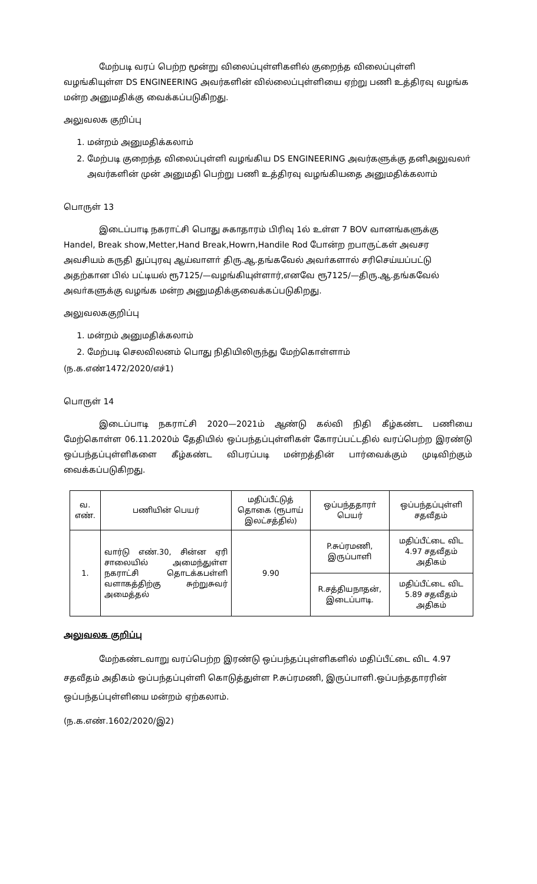மேற்படி வரப் பெற்ற மூன்று விலைப்புள்ளிகளில் குறைந்த விலைப்புள்ளி வழங்கியுள்ள DS ENGINEERING அவர்களின் வில்லைப்புள்ளியை ஏற்று பணி உத்திரவு வழங்க மன்ற அனுமதிக்கு வைக்கப்படுகிறது.
அலுவலக குறிப்பு
1. மன்றம் அனுமதிக்கலாம்
2. மேற்படி குறைந்த விலைப்புள்ளி வழங்கிய DS ENGINEERING அவர்களுக்கு தனிஅலுவலா் அவர்களின் முன் அனுமதி பெற்று பணி உத்திரவு வழங்கியதை அனுமதிக்கலாம்
பொருள் 13
இடைப்பாடி நகராட்சி பொது சுகாதாரம் பிரிவு 1ல் உள்ள 7 BOV வானங்களுக்கு Handel, Break show,Metter,Hand Break,Howrn,Handile Rod போன்ற றபாருட்கள் அவசர அவசியம் கருதி துப்புரவு ஆய்வாளா் திரு.ஆ.தங்கவேல் அவா்களால் சரிசெய்யப்பட்டு அதற்கான பில் பட்டியல் ரூ7125/—வழங்கியுள்ளார்,எனவே ரூ7125/—திரு.ஆ.தங்கவேல் அவா்களுக்கு வழங்க மன்ற அனுமதிக்குவைக்கப்படுகிறது.
அலுவலககுறிப்பு
1. மன்றம் அனுமதிக்கலாம்
2. மேற்படி செலவிலனம் பொது நிதியிலிருந்து மேற்கொள்ளாம்
(ந.க.எண்1472/2020/எச்1)
பொருள் 14
இடைப்பாடி நகராட்சி 2020—2021ம் ஆண்டு கல்வி நிதி கீழ்கண்ட பணியை மேற்கொள்ள 06.11.2020ம் தேதியில் ஒப்பந்தப்புள்ளிகள் கோரப்பட்டதில் வரப்பெற்ற இரண்டு ஒப்பந்தப்புள்ளிகளை கீழ்கண்ட விபரப்படி மன்றத்தின் பார்வைக்கும் முடிவிற்கும் வைக்கப்படுகிறது.
| வ. எண். | பணியின் பெயர் | மதிப்பீட்டுத் தொகை (ரூபாய் இலட்சத்தில்) | ஒப்பந்ததாரா் பெயர் | ஒப்பந்தப்புள்ளி சதவீதம் |
| --- | --- | --- | --- | --- |
| 1. | வார்டு எண்.30, சின்ன ஏரி சாலையில் அமைந்துள்ள நகராட்சி தொடக்கபள்ளி வளாகத்திற்கு சுற்றுசுவர் அமைத்தல் | 9.90 | P.சுப்ரமணி, இருப்பாளி | மதிப்பீட்டை விட 4.97 சதவீதம் அதிகம் |
| | | | R.சத்தியநாதன், இடைப்பாடி. | மதிப்பீட்டை விட 5.89 சதவீதம் அதிகம் |
அலுவலக குறிப்பு
மேற்கண்டவாறு வரப்பெற்ற இரண்டு ஒப்பந்தப்புள்ளிகளில் மதிப்பீட்டை விட 4.97 சதவீதம் அதிகம் ஒப்பந்தப்புள்ளி கொடுத்துள்ள P.சுப்ரமணி, இருப்பாளி.ஒப்பந்ததாரரின் ஒப்பந்தப்புள்ளியை மன்றம் ஏற்கலாம்.
(ந.க.எண்.1602/2020/இ2)